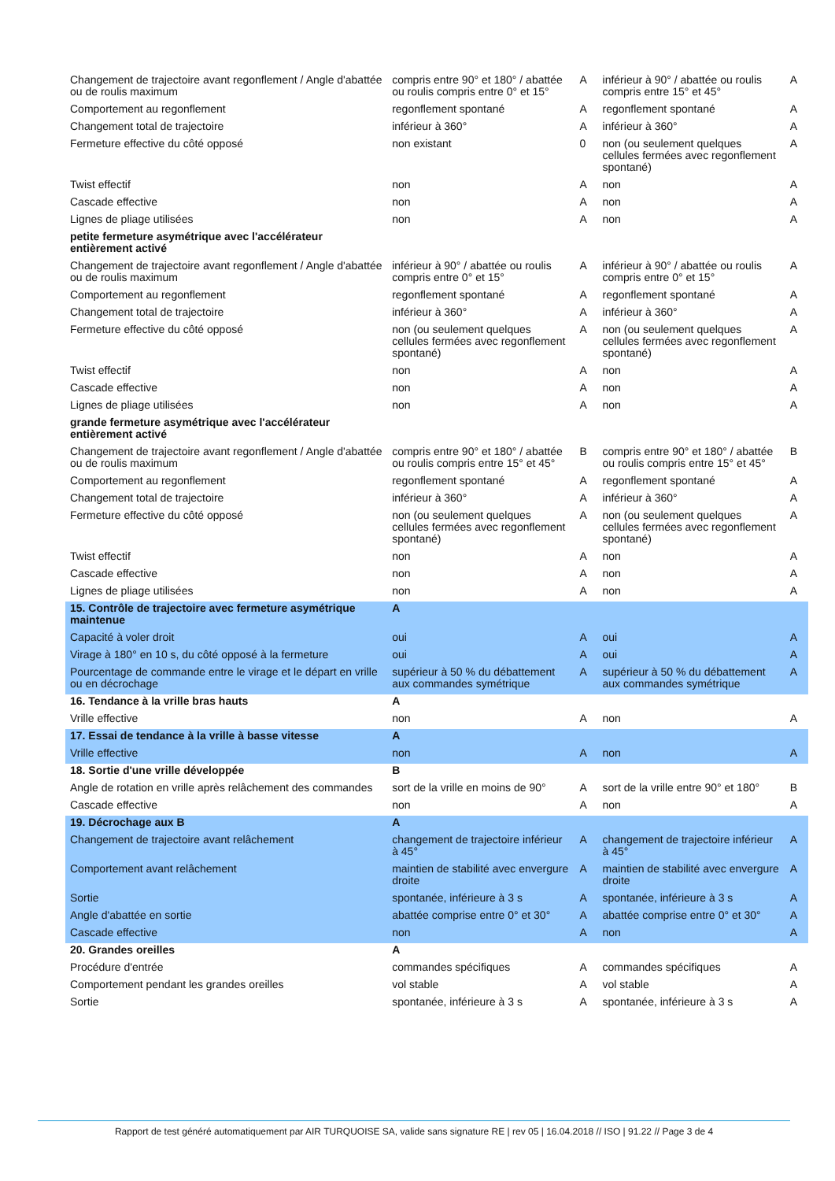| Changement de trajectoire avant regonflement / Angle d'abattée ou de roulis maximum | compris entre 90° et 180° / abattée ou roulis compris entre 0° et 15° | A | inférieur à 90° / abattée ou roulis compris entre 15° et 45° | A |
| Comportement au regonflement | regonflement spontané | A | regonflement spontané | A |
| Changement total de trajectoire | inférieur à 360° | A | inférieur à 360° | A |
| Fermeture effective du côté opposé | non existant | 0 | non (ou seulement quelques cellules fermées avec regonflement spontané) | A |
| Twist effectif | non | A | non | A |
| Cascade effective | non | A | non | A |
| Lignes de pliage utilisées | non | A | non | A |
| petite fermeture asymétrique avec l'accélérateur entièrement activé | | | | |
| Changement de trajectoire avant regonflement / Angle d'abattée ou de roulis maximum | inférieur à 90° / abattée ou roulis compris entre 0° et 15° | A | inférieur à 90° / abattée ou roulis compris entre 0° et 15° | A |
| Comportement au regonflement | regonflement spontané | A | regonflement spontané | A |
| Changement total de trajectoire | inférieur à 360° | A | inférieur à 360° | A |
| Fermeture effective du côté opposé | non (ou seulement quelques cellules fermées avec regonflement spontané) | A | non (ou seulement quelques cellules fermées avec regonflement spontané) | A |
| Twist effectif | non | A | non | A |
| Cascade effective | non | A | non | A |
| Lignes de pliage utilisées | non | A | non | A |
| grande fermeture asymétrique avec l'accélérateur entièrement activé | | | | |
| Changement de trajectoire avant regonflement / Angle d'abattée ou de roulis maximum | compris entre 90° et 180° / abattée ou roulis compris entre 15° et 45° | B | compris entre 90° et 180° / abattée ou roulis compris entre 15° et 45° | B |
| Comportement au regonflement | regonflement spontané | A | regonflement spontané | A |
| Changement total de trajectoire | inférieur à 360° | A | inférieur à 360° | A |
| Fermeture effective du côté opposé | non (ou seulement quelques cellules fermées avec regonflement spontané) | A | non (ou seulement quelques cellules fermées avec regonflement spontané) | A |
| Twist effectif | non | A | non | A |
| Cascade effective | non | A | non | A |
| Lignes de pliage utilisées | non | A | non | A |
| 15. Contrôle de trajectoire avec fermeture asymétrique maintenue | A | | | |
| Capacité à voler droit | oui | A | oui | A |
| Virage à 180° en 10 s, du côté opposé à la fermeture | oui | A | oui | A |
| Pourcentage de commande entre le virage et le départ en vrille ou en décrochage | supérieur à 50 % du débattement aux commandes symétrique | A | supérieur à 50 % du débattement aux commandes symétrique | A |
| 16. Tendance à la vrille bras hauts | A | | | |
| Vrille effective | non | A | non | A |
| 17. Essai de tendance à la vrille à basse vitesse | A | | | |
| Vrille effective | non | A | non | A |
| 18. Sortie d'une vrille développée | B | | | |
| Angle de rotation en vrille après relâchement des commandes | sort de la vrille en moins de 90° | A | sort de la vrille entre 90° et 180° | B |
| Cascade effective | non | A | non | A |
| 19. Décrochage aux B | A | | | |
| Changement de trajectoire avant relâchement | changement de trajectoire inférieur à 45° | A | changement de trajectoire inférieur à 45° | A |
| Comportement avant relâchement | maintien de stabilité avec envergure droite | A | maintien de stabilité avec envergure droite | A |
| Sortie | spontanée, inférieure à 3 s | A | spontanée, inférieure à 3 s | A |
| Angle d'abattée en sortie | abattée comprise entre 0° et 30° | A | abattée comprise entre 0° et 30° | A |
| Cascade effective | non | A | non | A |
| 20. Grandes oreilles | A | | | |
| Procédure d'entrée | commandes spécifiques | A | commandes spécifiques | A |
| Comportement pendant les grandes oreilles | vol stable | A | vol stable | A |
| Sortie | spontanée, inférieure à 3 s | A | spontanée, inférieure à 3 s | A |
Rapport de test généré automatiquement par AIR TURQUOISE SA, valide sans signature RE | rev 05 | 16.04.2018 // ISO | 91.22 // Page 3 de 4